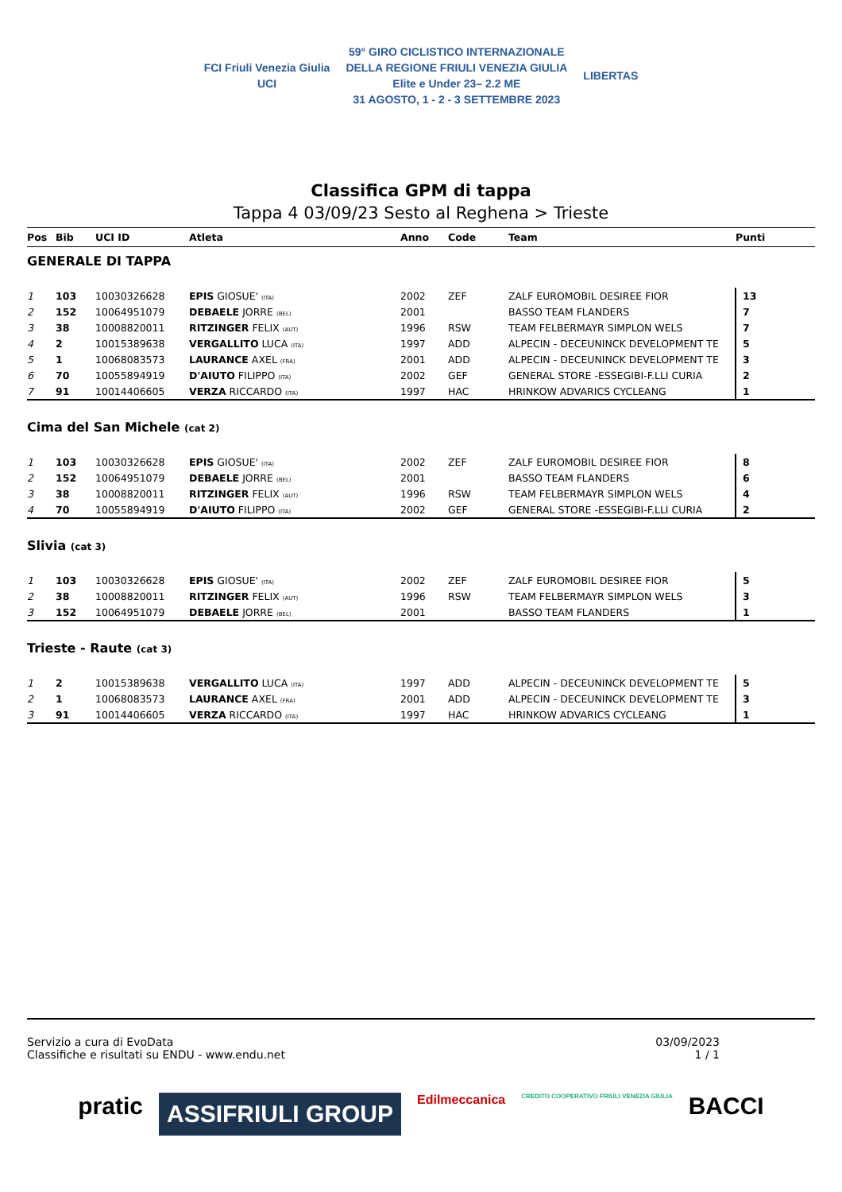FCI Friuli Venezia Giulia
UCI
59° GIRO CICLISTICO INTERNAZIONALE
DELLA REGIONE FRIULI VENEZIA GIULIA
Elite e Under 23– 2.2 ME
31 AGOSTO, 1 - 2 - 3 SETTEMBRE 2023
LIBERTAS
Classifica GPM di tappa
Tappa 4 03/09/23 Sesto al Reghena > Trieste
| Pos | Bib | UCI ID | Atleta | Anno | Code | Team | Punti |
| --- | --- | --- | --- | --- | --- | --- | --- |
| GENERALE DI TAPPA | | | | | | | |
| 1 | 103 | 10030326628 | EPIS GIOSUE' (ITA) | 2002 | ZEF | ZALF EUROMOBIL DESIREE FIOR | 13 |
| 2 | 152 | 10064951079 | DEBAELE JORRE (BEL) | 2001 | | BASSO TEAM FLANDERS | 7 |
| 3 | 38 | 10008820011 | RITZINGER FELIX (AUT) | 1996 | RSW | TEAM FELBERMAYR SIMPLON WELS | 7 |
| 4 | 2 | 10015389638 | VERGALLITO LUCA (ITA) | 1997 | ADD | ALPECIN - DECEUNINCK DEVELOPMENT TE | 5 |
| 5 | 1 | 10068083573 | LAURANCE AXEL (FRA) | 2001 | ADD | ALPECIN - DECEUNINCK DEVELOPMENT TE | 3 |
| 6 | 70 | 10055894919 | D'AIUTO FILIPPO (ITA) | 2002 | GEF | GENERAL STORE -ESSEGIBI-F.LLI CURIA | 2 |
| 7 | 91 | 10014406605 | VERZA RICCARDO (ITA) | 1997 | HAC | HRINKOW ADVARICS CYCLEANG | 1 |
| Cima del San Michele (cat 2) | | | | | | | |
| 1 | 103 | 10030326628 | EPIS GIOSUE' (ITA) | 2002 | ZEF | ZALF EUROMOBIL DESIREE FIOR | 8 |
| 2 | 152 | 10064951079 | DEBAELE JORRE (BEL) | 2001 | | BASSO TEAM FLANDERS | 6 |
| 3 | 38 | 10008820011 | RITZINGER FELIX (AUT) | 1996 | RSW | TEAM FELBERMAYR SIMPLON WELS | 4 |
| 4 | 70 | 10055894919 | D'AIUTO FILIPPO (ITA) | 2002 | GEF | GENERAL STORE -ESSEGIBI-F.LLI CURIA | 2 |
| Slivia (cat 3) | | | | | | | |
| 1 | 103 | 10030326628 | EPIS GIOSUE' (ITA) | 2002 | ZEF | ZALF EUROMOBIL DESIREE FIOR | 5 |
| 2 | 38 | 10008820011 | RITZINGER FELIX (AUT) | 1996 | RSW | TEAM FELBERMAYR SIMPLON WELS | 3 |
| 3 | 152 | 10064951079 | DEBAELE JORRE (BEL) | 2001 | | BASSO TEAM FLANDERS | 1 |
| Trieste - Raute (cat 3) | | | | | | | |
| 1 | 2 | 10015389638 | VERGALLITO LUCA (ITA) | 1997 | ADD | ALPECIN - DECEUNINCK DEVELOPMENT TE | 5 |
| 2 | 1 | 10068083573 | LAURANCE AXEL (FRA) | 2001 | ADD | ALPECIN - DECEUNINCK DEVELOPMENT TE | 3 |
| 3 | 91 | 10014406605 | VERZA RICCARDO (ITA) | 1997 | HAC | HRINKOW ADVARICS CYCLEANG | 1 |
Servizio a cura di EvoData
Classifiche e risultati su ENDU - www.endu.net
03/09/2023
1 / 1
pratic ASSIFRIULI GROUP Edilmeccanica CREDITO COOPERATIVO FRIULI VENEZIA GIULIA BACCI